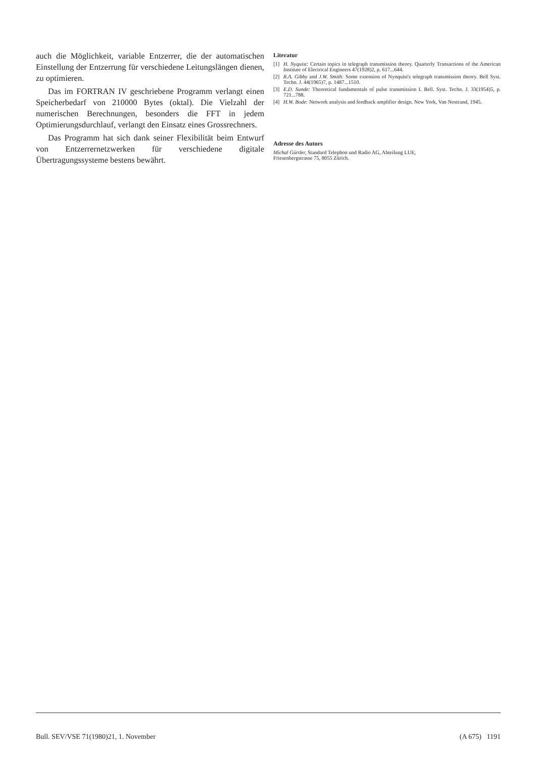auch die Möglichkeit, variable Entzerrer, die der automatischen Einstellung der Entzerrung für verschiedene Leitungslängen dienen, zu optimieren.
Das im FORTRAN IV geschriebene Programm verlangt einen Speicherbedarf von 210000 Bytes (oktal). Die Vielzahl der numerischen Berechnungen, besonders die FFT in jedem Optimierungsdurchlauf, verlangt den Einsatz eines Grossrechners.
Das Programm hat sich dank seiner Flexibilität beim Entwurf von Entzerrernetzwerken für verschiedene digitale Übertragungssysteme bestens bewährt.
Literatur
[1] H. Nyquist: Certain topics in telegraph transmission theory. Quarterly Transactions of the American Institute of Electrical Engineers 47(1928)2, p. 617...644.
[2] R.A. Gibby and J.W. Smith: Some extension of Nynquist's telegraph transmission theory. Bell Syst. Techn. J. 44(1965)7, p. 1487...1510.
[3] E.D. Sunde: Theoretical fundamentals of pulse transmission I. Bell. Syst. Techn. J. 33(1954)5, p. 721...788.
[4] H.W. Bode: Network analysis and feedback amplifier design. New York, Van Nostrand, 1945.
Adresse des Autors
Michal Gürtler, Standard Telephon und Radio AG, Abteilung LUE,
Friesenbergstrasse 75, 8055 Zürich.
Bull. SEV/VSE 71(1980)21, 1. November (A 675) 1191